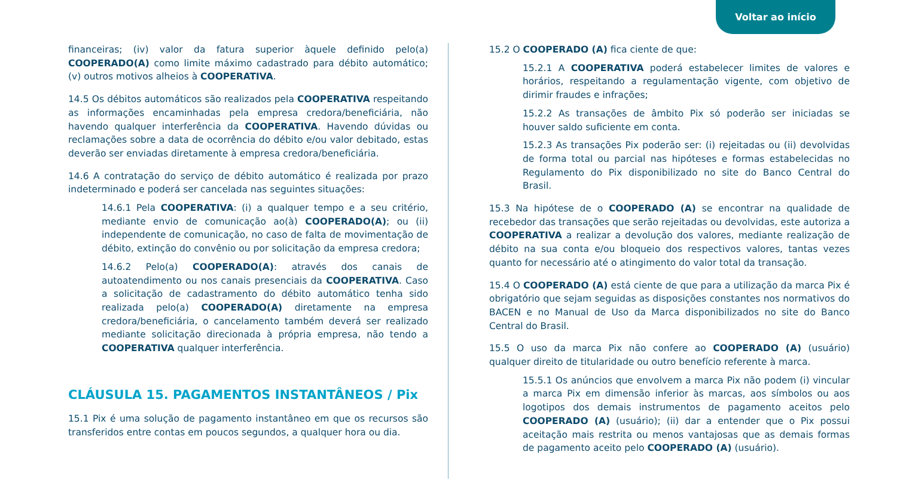Voltar ao início
financeiras; (iv) valor da fatura superior àquele definido pelo(a) COOPERADO(A) como limite máximo cadastrado para débito automático; (v) outros motivos alheios à COOPERATIVA.
14.5 Os débitos automáticos são realizados pela COOPERATIVA respeitando as informações encaminhadas pela empresa credora/beneficiária, não havendo qualquer interferência da COOPERATIVA. Havendo dúvidas ou reclamações sobre a data de ocorrência do débito e/ou valor debitado, estas deverão ser enviadas diretamente à empresa credora/beneficiária.
14.6 A contratação do serviço de débito automático é realizada por prazo indeterminado e poderá ser cancelada nas seguintes situações:
14.6.1 Pela COOPERATIVA: (i) a qualquer tempo e a seu critério, mediante envio de comunicação ao(à) COOPERADO(A); ou (ii) independente de comunicação, no caso de falta de movimentação de débito, extinção do convênio ou por solicitação da empresa credora;
14.6.2 Pelo(a) COOPERADO(A): através dos canais de autoatendimento ou nos canais presenciais da COOPERATIVA. Caso a solicitação de cadastramento do débito automático tenha sido realizada pelo(a) COOPERADO(A) diretamente na empresa credora/beneficiária, o cancelamento também deverá ser realizado mediante solicitação direcionada à própria empresa, não tendo a COOPERATIVA qualquer interferência.
CLÁUSULA 15. PAGAMENTOS INSTANTÂNEOS / Pix
15.1 Pix é uma solução de pagamento instantâneo em que os recursos são transferidos entre contas em poucos segundos, a qualquer hora ou dia.
15.2 O COOPERADO (A) fica ciente de que:
15.2.1 A COOPERATIVA poderá estabelecer limites de valores e horários, respeitando a regulamentação vigente, com objetivo de dirimir fraudes e infrações;
15.2.2 As transações de âmbito Pix só poderão ser iniciadas se houver saldo suficiente em conta.
15.2.3 As transações Pix poderão ser: (i) rejeitadas ou (ii) devolvidas de forma total ou parcial nas hipóteses e formas estabelecidas no Regulamento do Pix disponibilizado no site do Banco Central do Brasil.
15.3 Na hipótese de o COOPERADO (A) se encontrar na qualidade de recebedor das transações que serão rejeitadas ou devolvidas, este autoriza a COOPERATIVA a realizar a devolução dos valores, mediante realização de débito na sua conta e/ou bloqueio dos respectivos valores, tantas vezes quanto for necessário até o atingimento do valor total da transação.
15.4 O COOPERADO (A) está ciente de que para a utilização da marca Pix é obrigatório que sejam seguidas as disposições constantes nos normativos do BACEN e no Manual de Uso da Marca disponibilizados no site do Banco Central do Brasil.
15.5 O uso da marca Pix não confere ao COOPERADO (A) (usuário) qualquer direito de titularidade ou outro benefício referente à marca.
15.5.1 Os anúncios que envolvem a marca Pix não podem (i) vincular a marca Pix em dimensão inferior às marcas, aos símbolos ou aos logotipos dos demais instrumentos de pagamento aceitos pelo COOPERADO (A) (usuário); (ii) dar a entender que o Pix possui aceitação mais restrita ou menos vantajosas que as demais formas de pagamento aceito pelo COOPERADO (A) (usuário).